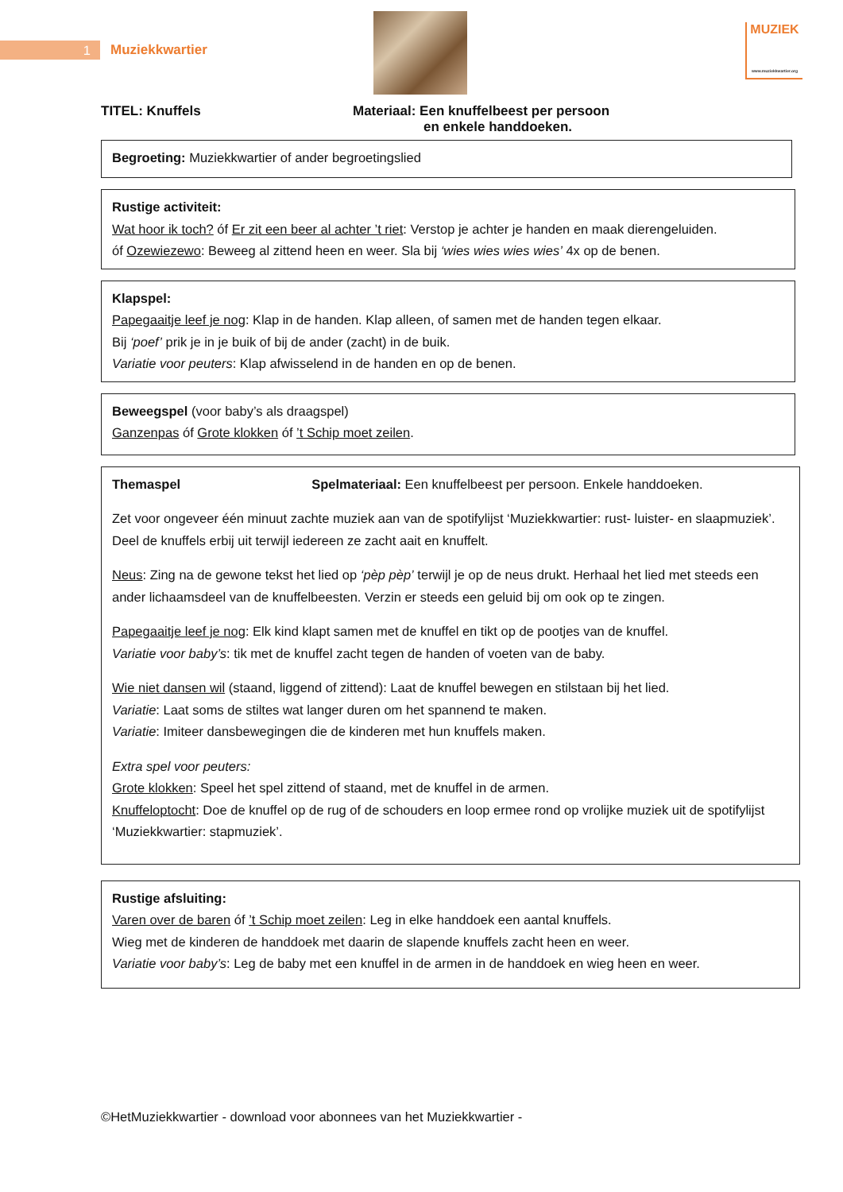1 Muziekkwartier
MUZIEK
www.muziekkwartier.org
TITEL: Knuffels Materiaal: Een knuffelbeest per persoon
en enkele handdoeken.
Begroeting: Muziekkwartier of ander begroetingslied
Rustige activiteit:
Wat hoor ik toch? óf Er zit een beer al achter ’t riet: Verstop je achter je handen en maak dierengeluiden.
óf Ozewiezewo: Beweeg al zittend heen en weer. Sla bij ‘wies wies wies wies’ 4x op de benen.
Klapspel:
Papegaaitje leef je nog: Klap in de handen. Klap alleen, of samen met de handen tegen elkaar.
Bij ‘poef’ prik je in je buik of bij de ander (zacht) in de buik.
Variatie voor peuters: Klap afwisselend in de handen en op de benen.
Beweegspel (voor baby’s als draagspel)
Ganzenpas óf Grote klokken óf ’t Schip moet zeilen.
Themaspel Spelmateriaal: Een knuffelbeest per persoon. Enkele handdoeken.
Zet voor ongeveer één minuut zachte muziek aan van de spotifylijst ‘Muziekkwartier: rust- luister- en slaapmuziek’. Deel de knuffels erbij uit terwijl iedereen ze zacht aait en knuffelt.
Neus: Zing na de gewone tekst het lied op ‘pèp pèp’ terwijl je op de neus drukt. Herhaal het lied met steeds een ander lichaamsdeel van de knuffelbeesten. Verzin er steeds een geluid bij om ook op te zingen.
Papegaaitje leef je nog: Elk kind klapt samen met de knuffel en tikt op de pootjes van de knuffel.
Variatie voor baby’s: tik met de knuffel zacht tegen de handen of voeten van de baby.
Wie niet dansen wil (staand, liggend of zittend): Laat de knuffel bewegen en stilstaan bij het lied.
Variatie: Laat soms de stiltes wat langer duren om het spannend te maken.
Variatie: Imiteer dansbewegingen die de kinderen met hun knuffels maken.
Extra spel voor peuters:
Grote klokken: Speel het spel zittend of staand, met de knuffel in de armen.
Knuffeloptocht: Doe de knuffel op de rug of de schouders en loop ermee rond op vrolijke muziek uit de spotifylijst ‘Muziekkwartier: stapmuziek’.
Rustige afsluiting:
Varen over de baren óf ’t Schip moet zeilen: Leg in elke handdoek een aantal knuffels.
Wieg met de kinderen de handdoek met daarin de slapende knuffels zacht heen en weer.
Variatie voor baby’s: Leg de baby met een knuffel in de armen in de handdoek en wieg heen en weer.
©HetMuziekkwartier - download voor abonnees van het Muziekkwartier -